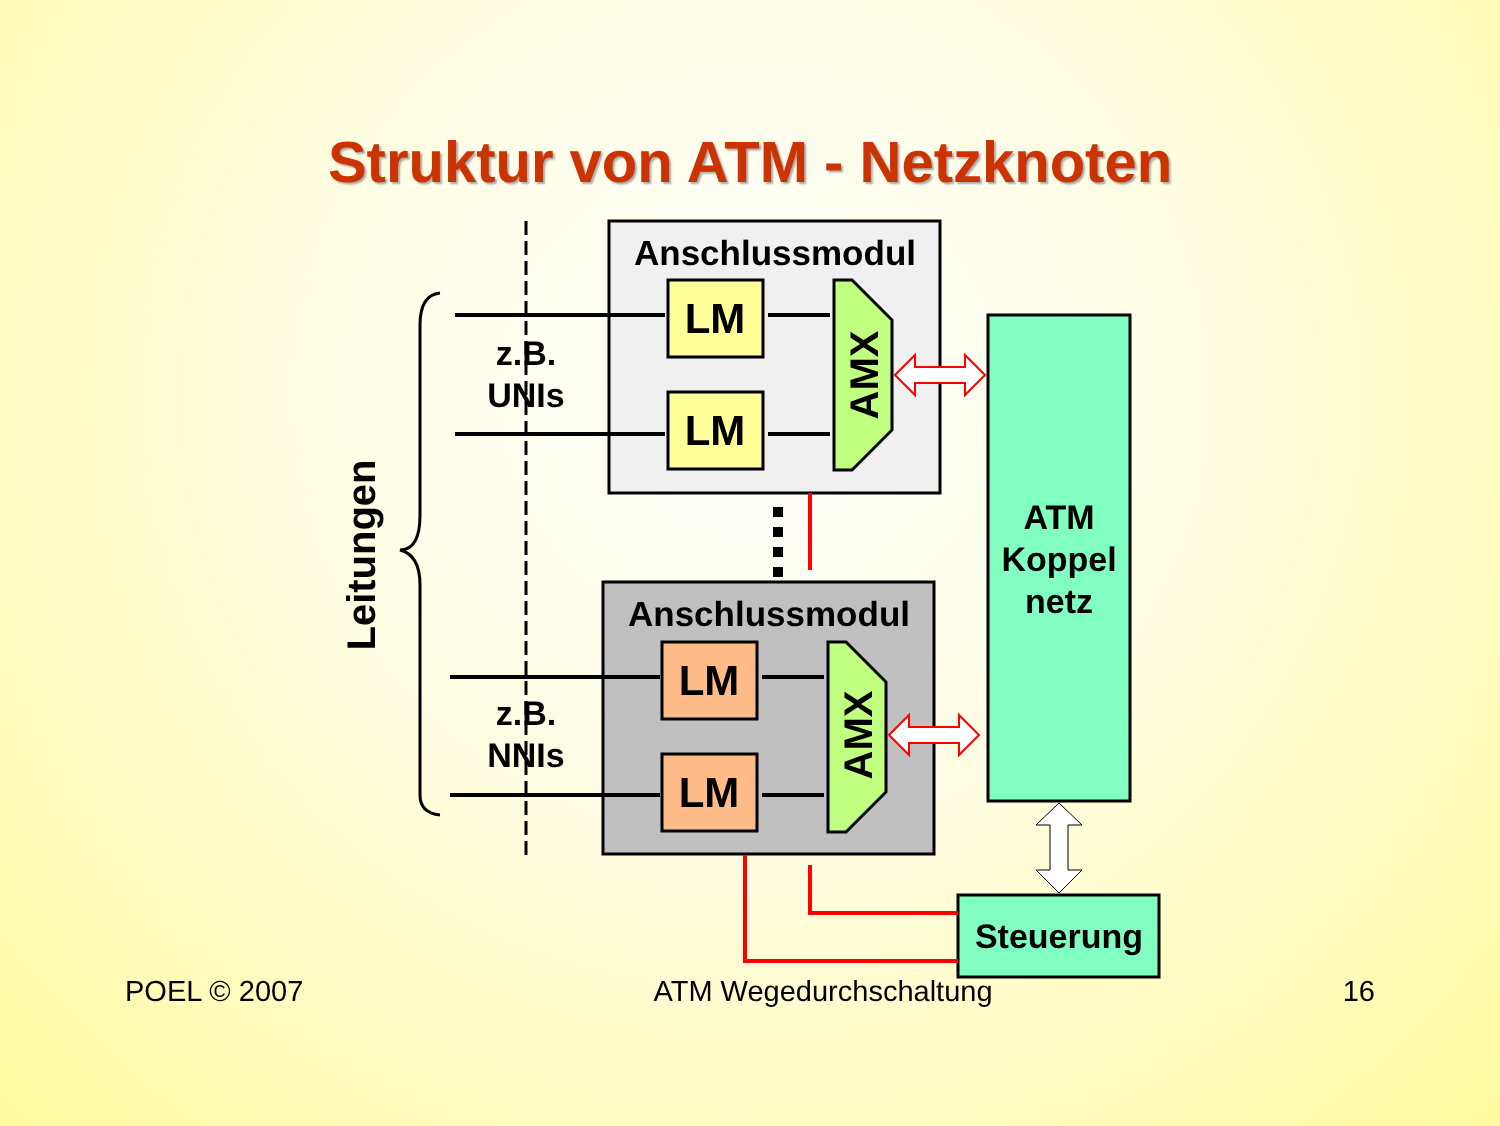Struktur von ATM - Netzknoten
Anschlussmodul
Anschlussmodul
LM
LM
LM
LM
AMX
AMX
z.B.
UNIs
z.B.
NNIs
ATM
Koppel
netz
Steuerung
Leitungen
POEL © 2007 ATM Wegedurchschaltung 16